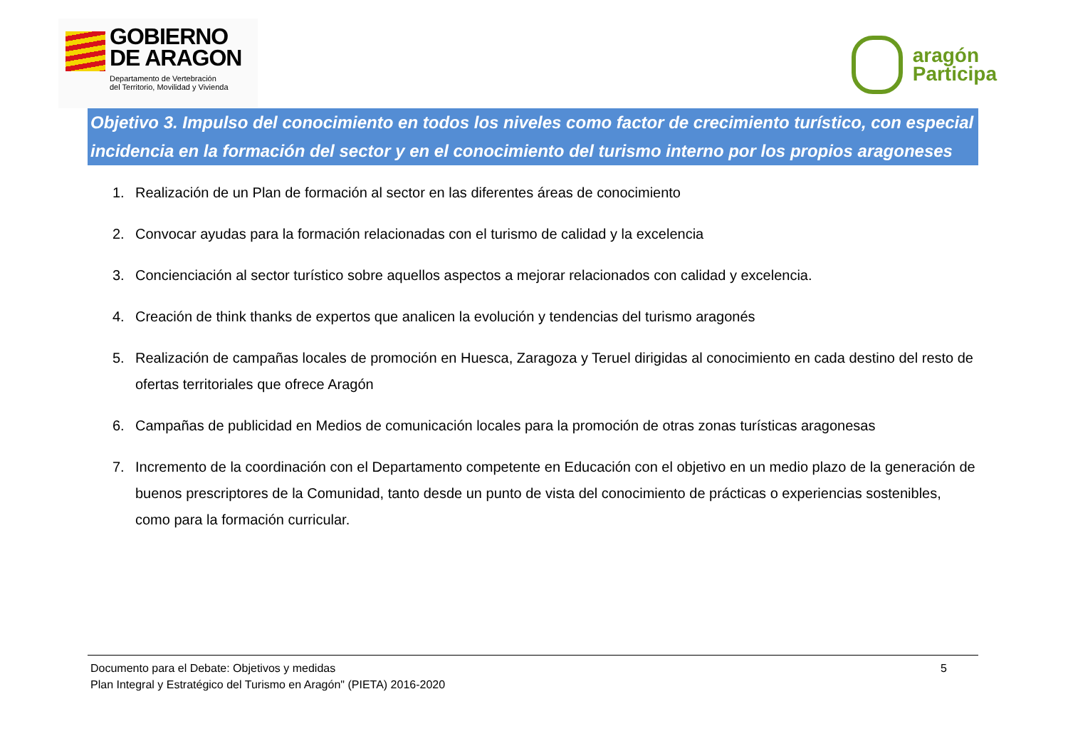GOBIERNO
DE ARAGON
Departamento de Vertebración
del Territorio, Movilidad y Vivienda
aragón
Participa
Objetivo 3. Impulso del conocimiento en todos los niveles como factor de crecimiento turístico, con especial incidencia en la formación del sector y en el conocimiento del turismo interno por los propios aragoneses
1. Realización de un Plan de formación al sector en las diferentes áreas de conocimiento
2. Convocar ayudas para la formación relacionadas con el turismo de calidad y la excelencia
3. Concienciación al sector turístico sobre aquellos aspectos a mejorar relacionados con calidad y excelencia.
4. Creación de think thanks de expertos que analicen la evolución y tendencias del turismo aragonés
5. Realización de campañas locales de promoción en Huesca, Zaragoza y Teruel dirigidas al conocimiento en cada destino del resto de ofertas territoriales que ofrece Aragón
6. Campañas de publicidad en Medios de comunicación locales para la promoción de otras zonas turísticas aragonesas
7. Incremento de la coordinación con el Departamento competente en Educación con el objetivo en un medio plazo de la generación de buenos prescriptores de la Comunidad, tanto desde un punto de vista del conocimiento de prácticas o experiencias sostenibles, como para la formación curricular.
Documento para el Debate: Objetivos y medidas
Plan Integral y Estratégico del Turismo en Aragón" (PIETA) 2016-2020
5